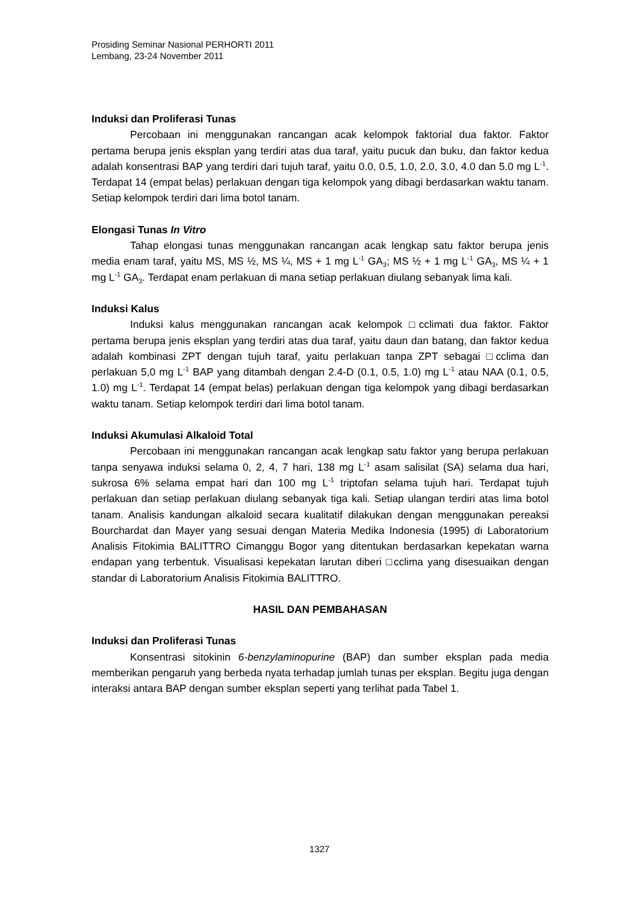Prosiding Seminar Nasional PERHORTI 2011
Lembang, 23-24 November 2011
Induksi dan Proliferasi Tunas
Percobaan ini menggunakan rancangan acak kelompok faktorial dua faktor. Faktor pertama berupa jenis eksplan yang terdiri atas dua taraf, yaitu pucuk dan buku, dan faktor kedua adalah konsentrasi BAP yang terdiri dari tujuh taraf, yaitu 0.0, 0.5, 1.0, 2.0, 3.0, 4.0 dan 5.0 mg L<sup>-1</sup>. Terdapat 14 (empat belas) perlakuan dengan tiga kelompok yang dibagi berdasarkan waktu tanam. Setiap kelompok terdiri dari lima botol tanam.
Elongasi Tunas In Vitro
Tahap elongasi tunas menggunakan rancangan acak lengkap satu faktor berupa jenis media enam taraf, yaitu MS, MS ½, MS ¼, MS + 1 mg L<sup>-1</sup> GA<sub>3</sub>; MS ½ + 1 mg L<sup>-1</sup> GA<sub>3</sub>, MS ¼ + 1 mg L<sup>-1</sup> GA<sub>3</sub>. Terdapat enam perlakuan di mana setiap perlakuan diulang sebanyak lima kali.
Induksi Kalus
Induksi kalus menggunakan rancangan acak kelompok □cclimati dua faktor. Faktor pertama berupa jenis eksplan yang terdiri atas dua taraf, yaitu daun dan batang, dan faktor kedua adalah kombinasi ZPT dengan tujuh taraf, yaitu perlakuan tanpa ZPT sebagai □cclima dan perlakuan 5,0 mg L<sup>-1</sup> BAP yang ditambah dengan 2.4-D (0.1, 0.5, 1.0) mg L<sup>-1</sup> atau NAA (0.1, 0.5, 1.0) mg L<sup>-1</sup>. Terdapat 14 (empat belas) perlakuan dengan tiga kelompok yang dibagi berdasarkan waktu tanam. Setiap kelompok terdiri dari lima botol tanam.
Induksi Akumulasi Alkaloid Total
Percobaan ini menggunakan rancangan acak lengkap satu faktor yang berupa perlakuan tanpa senyawa induksi selama 0, 2, 4, 7 hari, 138 mg L<sup>-1</sup> asam salisilat (SA) selama dua hari, sukrosa 6% selama empat hari dan 100 mg L<sup>-1</sup> triptofan selama tujuh hari. Terdapat tujuh perlakuan dan setiap perlakuan diulang sebanyak tiga kali. Setiap ulangan terdiri atas lima botol tanam. Analisis kandungan alkaloid secara kualitatif dilakukan dengan menggunakan pereaksi Bourchardat dan Mayer yang sesuai dengan Materia Medika Indonesia (1995) di Laboratorium Analisis Fitokimia BALITTRO Cimanggu Bogor yang ditentukan berdasarkan kepekatan warna endapan yang terbentuk. Visualisasi kepekatan larutan diberi □cclima yang disesuaikan dengan standar di Laboratorium Analisis Fitokimia BALITTRO.
HASIL DAN PEMBAHASAN
Induksi dan Proliferasi Tunas
Konsentrasi sitokinin 6-benzylaminopurine (BAP) dan sumber eksplan pada media memberikan pengaruh yang berbeda nyata terhadap jumlah tunas per eksplan. Begitu juga dengan interaksi antara BAP dengan sumber eksplan seperti yang terlihat pada Tabel 1.
1327